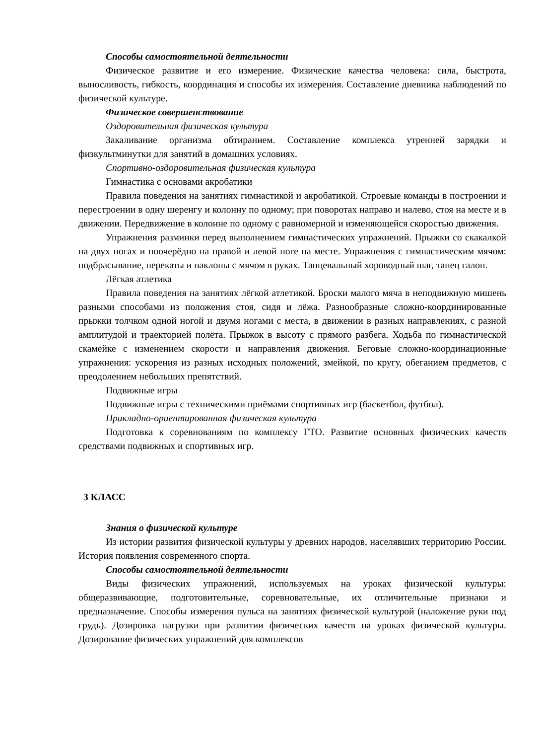Способы самостоятельной деятельности
Физическое развитие и его измерение. Физические качества человека: сила, быстрота, выносливость, гибкость, координация и способы их измерения. Составление дневника наблюдений по физической культуре.
Физическое совершенствование
Оздоровительная физическая культура
Закаливание организма обтиранием. Составление комплекса утренней зарядки и физкультминутки для занятий в домашних условиях.
Спортивно-оздоровительная физическая культура
Гимнастика с основами акробатики
Правила поведения на занятиях гимнастикой и акробатикой. Строевые команды в построении и перестроении в одну шеренгу и колонну по одному; при поворотах направо и налево, стоя на месте и в движении. Передвижение в колонне по одному с равномерной и изменяющейся скоростью движения.
Упражнения разминки перед выполнением гимнастических упражнений. Прыжки со скакалкой на двух ногах и поочерёдно на правой и левой ноге на месте. Упражнения с гимнастическим мячом: подбрасывание, перекаты и наклоны с мячом в руках. Танцевальный хороводный шаг, танец галоп.
Лёгкая атлетика
Правила поведения на занятиях лёгкой атлетикой. Броски малого мяча в неподвижную мишень разными способами из положения стоя, сидя и лёжа. Разнообразные сложно-координированные прыжки толчком одной ногой и двумя ногами с места, в движении в разных направлениях, с разной амплитудой и траекторией полёта. Прыжок в высоту с прямого разбега. Ходьба по гимнастической скамейке с изменением скорости и направления движения. Беговые сложно-координационные упражнения: ускорения из разных исходных положений, змейкой, по кругу, обеганием предметов, с преодолением небольших препятствий.
Подвижные игры
Подвижные игры с техническими приёмами спортивных игр (баскетбол, футбол).
Прикладно-ориентированная физическая культура
Подготовка к соревнованиям по комплексу ГТО. Развитие основных физических качеств средствами подвижных и спортивных игр.
3 КЛАСС
Знания о физической культуре
Из истории развития физической культуры у древних народов, населявших территорию России. История появления современного спорта.
Способы самостоятельной деятельности
Виды физических упражнений, используемых на уроках физической культуры: общеразвивающие, подготовительные, соревновательные, их отличительные признаки и предназначение. Способы измерения пульса на занятиях физической культурой (наложение руки под грудь). Дозировка нагрузки при развитии физических качеств на уроках физической культуры. Дозирование физических упражнений для комплексов